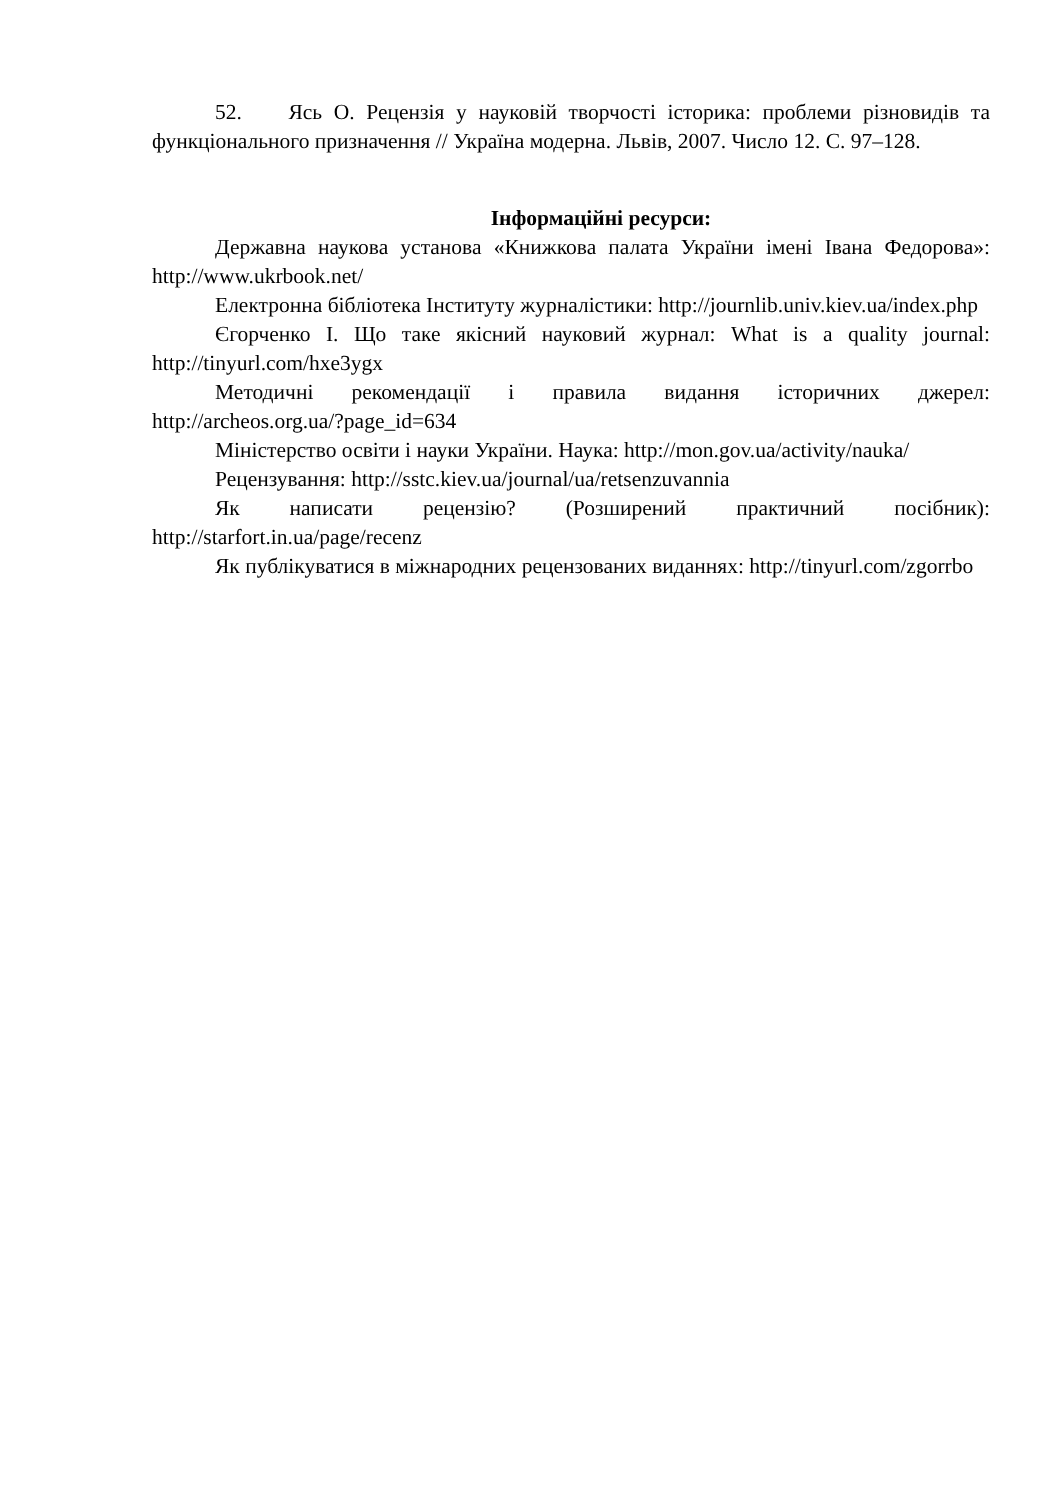52. Ясь О. Рецензія у науковій творчості історика: проблеми різновидів та функціонального призначення // Україна модерна. Львів, 2007. Число 12. С. 97–128.
Інформаційні ресурси:
Державна наукова установа «Книжкова палата України імені Івана Федорова»: http://www.ukrbook.net/
Електронна бібліотека Інституту журналістики: http://journlib.univ.kiev.ua/index.php
Єгорченко І. Що таке якісний науковий журнал: What is a quality journal: http://tinyurl.com/hxe3ygx
Методичні рекомендації і правила видання історичних джерел: http://archeos.org.ua/?page_id=634
Міністерство освіти і науки України. Наука: http://mon.gov.ua/activity/nauka/
Рецензування: http://sstc.kiev.ua/journal/ua/retsenzuvannia
Як написати рецензію? (Розширений практичний посібник): http://starfort.in.ua/page/recenz
Як публікуватися в міжнародних рецензованих виданнях: http://tinyurl.com/zgorrbo